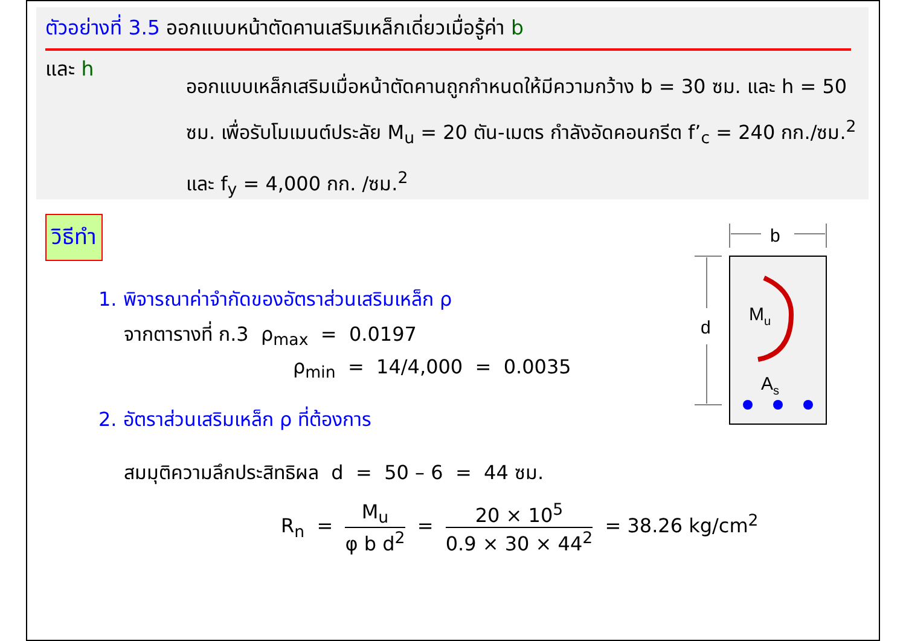ตัวอย่างที่ 3.5 ออกแบบหน้าตัดคานเสริมเหล็กเดี่ยวเมื่อรู้ค่า b
และ h
ออกแบบเหล็กเสริมเมื่อหน้าตัดคานถูกกำหนดให้มีความกว้าง b = 30 ซม. และ h = 50 ซม. เพื่อรับโมเมนต์ประลัย M<sub>u</sub> = 20 ตัน-เมตร กำลังอัดคอนกรีต f’<sub>c</sub> = 240 กก./ซม.<sup>2</sup> และ f<sub>y</sub> = 4,000 กก. /ซม.<sup>2</sup>
วิธีทำ
1. พิจารณาค่าจำกัดของอัตราส่วนเสริมเหล็ก ρ
จากตารางที่ ก.3 ρ<sub>max</sub> = 0.0197
ρ<sub>min</sub> = 14/4,000 = 0.0035
2. อัตราส่วนเสริมเหล็ก ρ ที่ต้องการ
สมมุติความลึกประสิทธิผล d = 50 – 6 = 44 ซม.
R<sub>n</sub> = M<sub>u</sub> φ b d<sup>2</sup> = 20 × 10<sup>5</sup> 0.9 × 30 × 44<sup>2</sup> = 38.26 kg/cm<sup>2</sup>
b
d
Mu
As